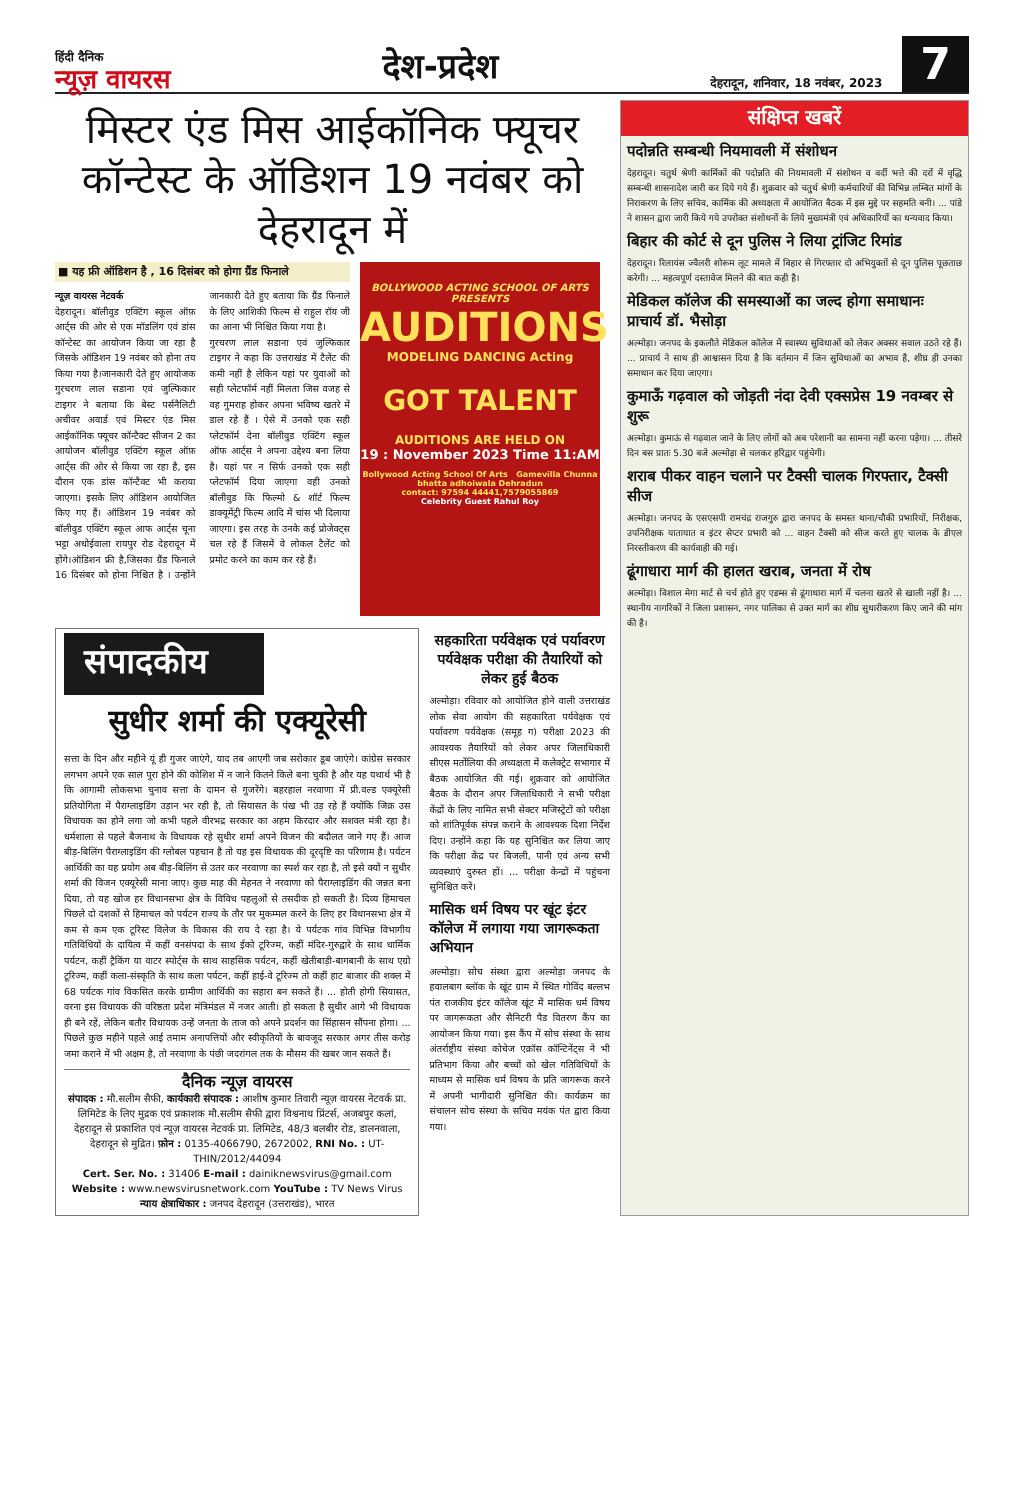हिंदी दैनिक
न्यूज़ वायरस
देश-प्रदेश
देहरादून, शनिवार, 18 नवंबर, 2023 7
मिस्टर एंड मिस आईकॉनिक फ्यूचर कॉन्टेस्ट के ऑडिशन 19 नवंबर को देहरादून में
■ यह फ्री ऑडिशन है , 16 दिसंबर को होगा ग्रैंड फिनाले
न्यूज़ वायरस नेटवर्क
देहरादून। बॉलीवुड एक्टिंग स्कूल ऑफ़ आर्ट्स की ओर से एक मॉडलिंग एवं डांस कॉन्टेस्ट का आयोजन किया जा रहा है जिसके ऑडिशन 19 नवंबर को होना तय किया गया है।जानकारी देते हुए आयोजक गुरचरण लाल सडाना एवं जुल्फिकार टाइगर ने बताया कि बेस्ट पर्सनैलिटी अचीवर अवार्ड एवं मिस्टर एंड मिस आईकॉनिक फ्यूचर कॉन्टैक्ट सीजन 2 का आयोजन बॉलीवुड एक्टिंग स्कूल ऑफ़ आर्ट्स की ओर से किया जा रहा है, इस दौरान एक डांस कॉन्टैक्ट भी कराया जाएगा। इसके लिए ऑडिशन आयोजित किए गए हैं। ऑडिशन 19 नवंबर को बॉलीवुड एक्टिंग स्कूल आफ आर्ट्स चूना भट्टा अधोईवाला रायपुर रोड देहरादून में होंगे।ऑडिशन फ्री है,जिसका ग्रैंड फिनाले 16 दिसंबर को होना निश्चित है । उन्होंने जानकारी देते हुए बताया कि ग्रैंड फिनाले के लिए आशिकी फिल्म से राहुल रॉय जी का आना भी निश्चित किया गया है।
गुरचरण लाल सडाना एवं जुल्फिकार टाइगर ने कहा कि उत्तराखंड में टैलेंट की कमी नहीं है लेकिन यहां पर युवाओं को सही प्लेटफॉर्म नहीं मिलता जिस वजह से वह गुमराह होकर अपना भविष्य खतरे में डाल रहे हैं । ऐसे में उनको एक सही प्लेटफॉर्म देना बॉलीवुड एक्टिंग स्कूल ऑफ आर्ट्स ने अपना उद्देश्य बना लिया है। यहां पर न सिर्फ उनको एक सही प्लेटफॉर्म दिया जाएगा वही उनको बॉलीवुड कि फिल्मो & शॉर्ट फिल्म डाक्यूमेंट्री फिल्म आदि में चांस भी दिलाया जाएगा। इस तरह के उनके कई प्रोजेक्ट्स चल रहे हैं जिसमें वे लोकल टैलेंट को प्रमोट करने का काम कर रहे हैं।
BOLLYWOOD ACTING SCHOOL OF ARTS PRESENTS
AUDITIONS
MODELING DANCING Acting
GOT TALENT
AUDITIONS ARE HELD ON
19 : November 2023 Time 11:AM
Bollywood Acting School Of Arts Gamevilla Chunna bhatta adhoiwala Dehradun
contact: 97594 44441,7579055869
Celebrity Guest Rahul Roy
संपादकीय
सुधीर शर्मा की एक्यूरेसी
सत्ता के दिन और महीने यूं ही गुजर जाएंगे, याद तब आएगी जब सरोकार डूब जाएंगे। कांग्रेस सरकार लगभग अपने एक साल पूरा होने की कोशिश में न जाने कितने किले बना चुकी है और यह यथार्थ भी है कि आगामी लोकसभा चुनाव सत्ता के दामन से गुजरेंगे। बहरहाल नरवाणा में प्री.वल्ड एक्यूरेसी प्रतियोगिता में पैराग्लाइडिंग उड़ान भर रही है, तो सियासत के पंख भी उड़ रहे हैं क्योंकि जिक्र उस विधायक का होने लगा जो कभी पहले वीरभद्र सरकार का अहम किरदार और सशक्त मंत्री रहा है। धर्मशाला से पहले बैजनाथ के विधायक रहे सुधीर शर्मा अपने विजन की बदौलत जाने गए हैं। आज बीड़-बिलिंग पैराग्लाइडिंग की ग्लोबल पहचान है तो यह इस विधायक की दूरदृष्टि का परिणाम है। पर्यटन आर्थिकी का यह प्रयोग अब बीड़-बिलिंग से उतर कर नरवाणा का स्पर्श कर रहा है, तो इसे क्यों न सुधीर शर्मा की विजन एक्यूरेसी माना जाए। कुछ माह की मेहनत ने नरवाणा को पैराग्लाइडिंग की जन्नत बना दिया, तो यह खोज हर विधानसभा क्षेत्र के विविध पहलुओं से तसदीक हो सकती है। दिव्य हिमाचल पिछले दो दशकों से हिमाचल को पर्यटन राज्य के तौर पर मुकम्मल करने के लिए हर विधानसभा क्षेत्र में कम से कम एक टूरिस्ट विलेज के विकास की राय दे रहा है। ये पर्यटक गांव विभिन्न विभागीय गतिविधियों के दायित्व में कहीं वनसंपदा के साथ ईको टूरिज्म, कहीं मंदिर-गुरुद्वारे के साथ धार्मिक पर्यटन, कहीं ट्रैकिंग या वाटर स्पोर्ट्स के साथ साहसिक पर्यटन, कहीं खेतीबाड़ी-बागबानी के साथ एग्रो टूरिज्म, कहीं कला-संस्कृति के साथ कला पर्यटन, कहीं हाई-वे टूरिज्म तो कहीं हाट बाजार की शक्ल में 68 पर्यटक गांव विकसित करके ग्रामीण आर्थिकी का सहारा बन सकते हैं। ... होती होगी सियासत, वरना इस विधायक की वरिष्ठता प्रदेश मंत्रिमंडल में नजर आती। हो सकता है सुधीर आगे भी विधायक ही बने रहें, लेकिन बतौर विधायक उन्हें जनता के ताज को अपने प्रदर्शन का सिंहासन सौंपना होगा। ... पिछले कुछ महीने पहले आई तमाम अनापत्तियों और स्वीकृतियों के बावजूद सरकार अगर तीस करोड़ जमा कराने में भी अक्षम है, तो नरवाणा के पंछी जदरांगल तक के मौसम की खबर जान सकते हैं।
दैनिक न्यूज़ वायरस
संपादक : मौ.सलीम सैफी, कार्यकारी संपादक : आशीष कुमार तिवारी न्यूज़ वायरस नेटवर्क प्रा. लिमिटेड के लिए मुद्रक एवं प्रकाशक मौ.सलीम सैफी द्वारा विश्वनाथ प्रिंटर्स, अजबपुर कलां, देहरादून से प्रकाशित एवं न्यूज़ वायरस नेटवर्क प्रा. लिमिटेड, 48/3 बलबीर रोड, डालनवाला, देहरादून से मुद्रित। फ़ोन : 0135-4066790, 2672002, RNI No. : UT-THIN/2012/44094
Cert. Ser. No. : 31406 E-mail : dainiknewsvirus@gmail.com
Website : www.newsvirusnetwork.com YouTube : TV News Virus
न्याय क्षेत्राधिकार : जनपद देहरादून (उत्तराखंड), भारत
सहकारिता पर्यवेक्षक एवं पर्यावरण पर्यवेक्षक परीक्षा की तैयारियों को लेकर हुई बैठक
अल्मोड़ा। रविवार को आयोजित होने वाली उत्तराखंड लोक सेवा आयोग की सहकारिता पर्यवेक्षक एवं पर्यावरण पर्यवेक्षक (समूह ग) परीक्षा 2023 की आवश्यक तैयारियों को लेकर अपर जिलाधिकारी सीएस मर्तोलिया की अध्यक्षता में कलेक्ट्रेट सभागार में बैठक आयोजित की गई। शुक्रवार को आयोजित बैठक के दौरान अपर जिलाधिकारी ने सभी परीक्षा केंद्रों के लिए नामित सभी सेक्टर मजिस्ट्रेटों को परीक्षा को शांतिपूर्वक संपन्न कराने के आवश्यक दिशा निर्देश दिए। उन्होंने कहा कि यह सुनिश्चित कर लिया जाए कि परीक्षा केंद्र पर बिजली, पानी एवं अन्य सभी व्यवस्थाएं दुरुस्त हों। ... परीक्षा केन्द्रों में पहुंचना सुनिश्चित करें।
मासिक धर्म विषय पर खूंट इंटर कॉलेज में लगाया गया जागरूकता अभियान
अल्मोड़ा। सोच संस्था द्वारा अल्मोड़ा जनपद के हवालबाग ब्लॉक के खूंट ग्राम में स्थित गोविंद बल्लभ पंत राजकीय इंटर कॉलेज खूंट में मासिक धर्म विषय पर जागरूकता और सैनिटरी पैड वितरण कैंप का आयोजन किया गया। इस कैंप में सोच संस्था के साथ अंतर्राष्ट्रीय संस्था कोचेज एक्रॉस कॉन्टिनेंट्स ने भी प्रतिभाग किया और बच्चों को खेल गतिविधियों के माध्यम से मासिक धर्म विषय के प्रति जागरूक करने में अपनी भागीदारी सुनिश्चित की। कार्यक्रम का संचालन सोच संस्था के सचिव मयंक पंत द्वारा किया गया।
संक्षिप्त खबरें
पदोन्नति सम्बन्धी नियमावली में संशोधन
देहरादून। चतुर्थ श्रेणी कार्मिकों की पदोन्नति की नियमावली में संशोधन व वर्दी भत्ते की दरों में वृद्धि सम्बन्धी शासनादेश जारी कर दिये गये हैं। शुक्रवार को चतुर्थ श्रेणी कर्मचारियों की विभिन्न लम्बित मांगों के निराकरण के लिए सचिव, कार्मिक की अध्यक्षता में आयोजित बैठक में इस मुद्दे पर सहमति बनी। ... पांडे ने शासन द्वारा जारी किये गये उपरोक्त संशोधनों के लिये मुख्यमंत्री एवं अधिकारियों का धन्यवाद किया।
बिहार की कोर्ट से दून पुलिस ने लिया ट्रांजिट रिमांड
देहरादून। रिलायंस ज्वैलरी शोरूम लूट मामले में बिहार से गिरफ्तार दो अभियुक्तों से दून पुलिस पूछताछ करेगी। ... महत्वपूर्ण दस्तावेज मिलने की बात कही है।
मेडिकल कॉलेज की समस्याओं का जल्द होगा समाधानः प्राचार्य डॉ. भैसोड़ा
अल्मोड़ा। जनपद के इकलौते मेडिकल कॉलेज में स्वास्थ्य सुविधाओं को लेकर अक्सर सवाल उठते रहे हैं। ... प्राचार्य ने साथ ही आश्वासन दिया है कि वर्तमान में जिन सुविधाओं का अभाव है, शीघ्र ही उनका समाधान कर दिया जाएगा।
कुमाऊँ गढ़वाल को जोड़ती नंदा देवी एक्सप्रेस 19 नवम्बर से शुरू
अल्मोड़ा। कुमाऊं से गढ़वाल जाने के लिए लोगों को अब परेशानी का सामना नहीं करना पड़ेगा। ... तीसरे दिन बस प्रातः 5.30 बजे अल्मोड़ा से चलकर हरिद्वार पहुंचेगी।
शराब पीकर वाहन चलाने पर टैक्सी चालक गिरफ्तार, टैक्सी सीज
अल्मोड़ा। जनपद के एसएसपी रामचंद्र राजगुरु द्वारा जनपद के समस्त थाना/चौकी प्रभारियों, निरीक्षक, उपनिरीक्षक यातायात व इंटर सेप्टर प्रभारी को ... वाहन टैक्सी को सीज करते हुए चालक के डीएल निरस्तीकरण की कार्यवाही की गई।
ढूंगाधारा मार्ग की हालत खराब, जनता में रोष
अल्मोड़ा। विशाल मेगा मार्ट से चर्च होते हुए एडम्स से ढूंगाधारा मार्ग में चलना खतरे से खाली नहीं है। ... स्थानीय नागरिकों ने जिला प्रशासन, नगर पालिका से उक्त मार्ग का शीघ्र सुधारीकरण किए जाने की मांग की है।